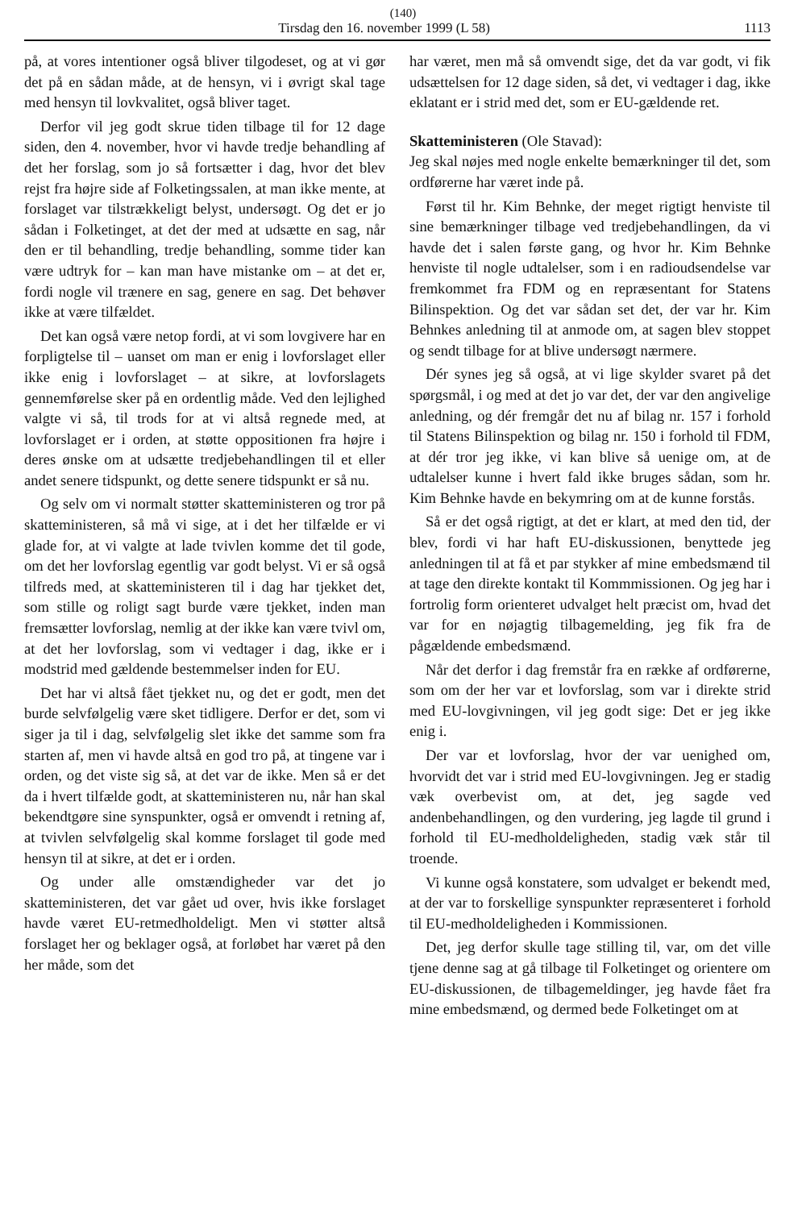(140)
Tirsdag den 16. november 1999 (L 58) 1113
på, at vores intentioner også bliver tilgodeset, og at vi gør det på en sådan måde, at de hensyn, vi i øvrigt skal tage med hensyn til lovkvalitet, også bliver taget.
Derfor vil jeg godt skrue tiden tilbage til for 12 dage siden, den 4. november, hvor vi havde tredje behandling af det her forslag, som jo så fortsætter i dag, hvor det blev rejst fra højre side af Folketingssalen, at man ikke mente, at forslaget var tilstrækkeligt belyst, undersøgt. Og det er jo sådan i Folketinget, at det der med at udsætte en sag, når den er til behandling, tredje behandling, somme tider kan være udtryk for – kan man have mistanke om – at det er, fordi nogle vil trænere en sag, genere en sag. Det behøver ikke at være tilfældet.
Det kan også være netop fordi, at vi som lovgivere har en forpligtelse til – uanset om man er enig i lovforslaget eller ikke enig i lovforslaget – at sikre, at lovforslagets gennemførelse sker på en ordentlig måde. Ved den lejlighed valgte vi så, til trods for at vi altså regnede med, at lovforslaget er i orden, at støtte oppositionen fra højre i deres ønske om at udsætte tredjebehandlingen til et eller andet senere tidspunkt, og dette senere tidspunkt er så nu.
Og selv om vi normalt støtter skatteministeren og tror på skatteministeren, så må vi sige, at i det her tilfælde er vi glade for, at vi valgte at lade tvivlen komme det til gode, om det her lovforslag egentlig var godt belyst. Vi er så også tilfreds med, at skatteministeren til i dag har tjekket det, som stille og roligt sagt burde være tjekket, inden man fremsætter lovforslag, nemlig at der ikke kan være tvivl om, at det her lovforslag, som vi vedtager i dag, ikke er i modstrid med gældende bestemmelser inden for EU.
Det har vi altså fået tjekket nu, og det er godt, men det burde selvfølgelig være sket tidligere. Derfor er det, som vi siger ja til i dag, selvfølgelig slet ikke det samme som fra starten af, men vi havde altså en god tro på, at tingene var i orden, og det viste sig så, at det var de ikke. Men så er det da i hvert tilfælde godt, at skatteministeren nu, når han skal bekendtgøre sine synspunkter, også er omvendt i retning af, at tvivlen selvfølgelig skal komme forslaget til gode med hensyn til at sikre, at det er i orden.
Og under alle omstændigheder var det jo skatteministeren, det var gået ud over, hvis ikke forslaget havde været EU-retmedholdeligt. Men vi støtter altså forslaget her og beklager også, at forløbet har været på den her måde, som det
har været, men må så omvendt sige, det da var godt, vi fik udsættelsen for 12 dage siden, så det, vi vedtager i dag, ikke eklatant er i strid med det, som er EU-gældende ret.
Skatteministeren (Ole Stavad):
Jeg skal nøjes med nogle enkelte bemærkninger til det, som ordførerne har været inde på.
Først til hr. Kim Behnke, der meget rigtigt henviste til sine bemærkninger tilbage ved tredjebehandlingen, da vi havde det i salen første gang, og hvor hr. Kim Behnke henviste til nogle udtalelser, som i en radioudsendelse var fremkommet fra FDM og en repræsentant for Statens Bilinspektion. Og det var sådan set det, der var hr. Kim Behnkes anledning til at anmode om, at sagen blev stoppet og sendt tilbage for at blive undersøgt nærmere.
Dér synes jeg så også, at vi lige skylder svaret på det spørgsmål, i og med at det jo var det, der var den angivelige anledning, og dér fremgår det nu af bilag nr. 157 i forhold til Statens Bilinspektion og bilag nr. 150 i forhold til FDM, at dér tror jeg ikke, vi kan blive så uenige om, at de udtalelser kunne i hvert fald ikke bruges sådan, som hr. Kim Behnke havde en bekymring om at de kunne forstås.
Så er det også rigtigt, at det er klart, at med den tid, der blev, fordi vi har haft EU-diskussionen, benyttede jeg anledningen til at få et par stykker af mine embedsmænd til at tage den direkte kontakt til Kommmissionen. Og jeg har i fortrolig form orienteret udvalget helt præcist om, hvad det var for en nøjagtig tilbagemelding, jeg fik fra de pågældende embedsmænd.
Når det derfor i dag fremstår fra en række af ordførerne, som om der her var et lovforslag, som var i direkte strid med EU-lovgivningen, vil jeg godt sige: Det er jeg ikke enig i.
Der var et lovforslag, hvor der var uenighed om, hvorvidt det var i strid med EU-lovgivningen. Jeg er stadig væk overbevist om, at det, jeg sagde ved andenbehandlingen, og den vurdering, jeg lagde til grund i forhold til EU-medholdeligheden, stadig væk står til troende.
Vi kunne også konstatere, som udvalget er bekendt med, at der var to forskellige synspunkter repræsenteret i forhold til EU-medholdeligheden i Kommissionen.
Det, jeg derfor skulle tage stilling til, var, om det ville tjene denne sag at gå tilbage til Folketinget og orientere om EU-diskussionen, de tilbagemeldinger, jeg havde fået fra mine embedsmænd, og dermed bede Folketinget om at